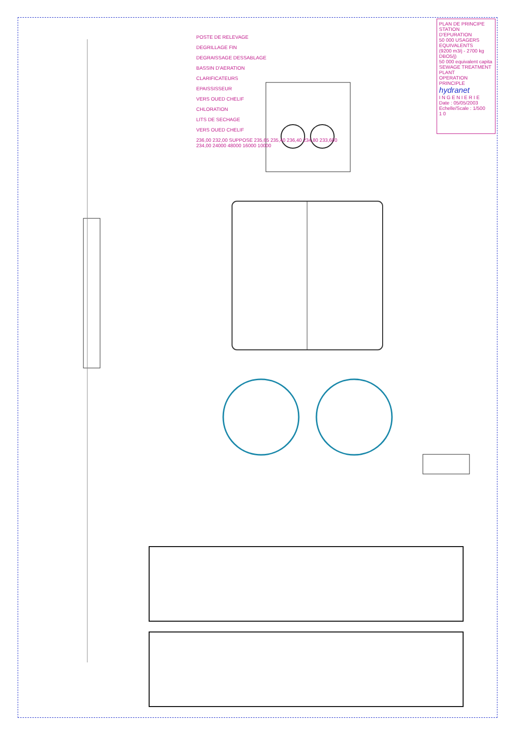PLAN DE PRINCIPE
STATION D'EPURATION
50 000 USAGERS EQUIVALENTS
(9200 m3/j - 2700 kg DBO5/j)
50 000 equivalent capita
SEWAGE TREATMENT PLANT
OPERATION PRINCIPLE
hydranet
I N G E N I E R I E
Date : 05/05/2003 Echelle/Scale : 1/500
1 0
POSTE DE RELEVAGE
DEGRILLAGE FIN
DEGRAISSAGE DESSABLAGE
BASSIN D'AERATION
CLARIFICATEURS
EPAISSISSEUR
VERS OUED CHELIF
CHLORATION
LITS DE SECHAGE
VERS OUED CHELIF
236,00 232,00 SUPPOSE 235,65 235,40 236,40 234,80 233,600 234,00 24000 48000 16000 10000